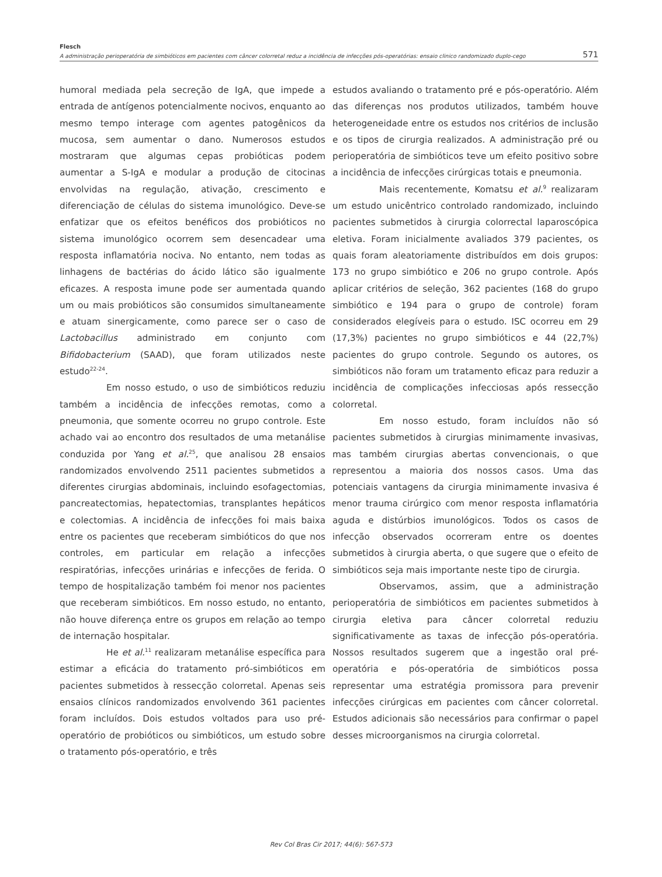Flesch
A administração perioperatória de simbióticos em pacientes com câncer colorretal reduz a incidência de infecções pós-operatórias: ensaio clinico randomizado duplo-cego 571
humoral mediada pela secreção de IgA, que impede a entrada de antígenos potencialmente nocivos, enquanto ao mesmo tempo interage com agentes patogênicos da mucosa, sem aumentar o dano. Numerosos estudos mostraram que algumas cepas probióticas podem aumentar a S-IgA e modular a produção de citocinas envolvidas na regulação, ativação, crescimento e diferenciação de células do sistema imunológico. Deve-se enfatizar que os efeitos benéficos dos probióticos no sistema imunológico ocorrem sem desencadear uma resposta inflamatória nociva. No entanto, nem todas as linhagens de bactérias do ácido lático são igualmente eficazes. A resposta imune pode ser aumentada quando um ou mais probióticos são consumidos simultaneamente e atuam sinergicamente, como parece ser o caso de Lactobacillus administrado em conjunto com Bifidobacterium (SAAD), que foram utilizados neste estudo<sup>22-24</sup>.
Em nosso estudo, o uso de simbióticos reduziu também a incidência de infecções remotas, como a pneumonia, que somente ocorreu no grupo controle. Este achado vai ao encontro dos resultados de uma metanálise conduzida por Yang et al.<sup>25</sup>, que analisou 28 ensaios randomizados envolvendo 2511 pacientes submetidos a diferentes cirurgias abdominais, incluindo esofagectomias, pancreatectomias, hepatectomias, transplantes hepáticos e colectomias. A incidência de infecções foi mais baixa entre os pacientes que receberam simbióticos do que nos controles, em particular em relação a infecções respiratórias, infecções urinárias e infecções de ferida. O tempo de hospitalização também foi menor nos pacientes que receberam simbióticos. Em nosso estudo, no entanto, não houve diferença entre os grupos em relação ao tempo de internação hospitalar.
He et al.<sup>11</sup> realizaram metanálise específica para estimar a eficácia do tratamento pró-simbióticos em pacientes submetidos à ressecção colorretal. Apenas seis ensaios clínicos randomizados envolvendo 361 pacientes foram incluídos. Dois estudos voltados para uso pré-operatório de probióticos ou simbióticos, um estudo sobre o tratamento pós-operatório, e três
estudos avaliando o tratamento pré e pós-operatório. Além das diferenças nos produtos utilizados, também houve heterogeneidade entre os estudos nos critérios de inclusão e os tipos de cirurgia realizados. A administração pré ou perioperatória de simbióticos teve um efeito positivo sobre a incidência de infecções cirúrgicas totais e pneumonia.
Mais recentemente, Komatsu et al.<sup>9</sup> realizaram um estudo unicêntrico controlado randomizado, incluindo pacientes submetidos à cirurgia colorrectal laparoscópica eletiva. Foram inicialmente avaliados 379 pacientes, os quais foram aleatoriamente distribuídos em dois grupos: 173 no grupo simbiótico e 206 no grupo controle. Após aplicar critérios de seleção, 362 pacientes (168 do grupo simbiótico e 194 para o grupo de controle) foram considerados elegíveis para o estudo. ISC ocorreu em 29 (17,3%) pacientes no grupo simbióticos e 44 (22,7%) pacientes do grupo controle. Segundo os autores, os simbióticos não foram um tratamento eficaz para reduzir a incidência de complicações infecciosas após ressecção colorretal.
Em nosso estudo, foram incluídos não só pacientes submetidos à cirurgias minimamente invasivas, mas também cirurgias abertas convencionais, o que representou a maioria dos nossos casos. Uma das potenciais vantagens da cirurgia minimamente invasiva é menor trauma cirúrgico com menor resposta inflamatória aguda e distúrbios imunológicos. Todos os casos de infecção observados ocorreram entre os doentes submetidos à cirurgia aberta, o que sugere que o efeito de simbióticos seja mais importante neste tipo de cirurgia.
Observamos, assim, que a administração perioperatória de simbióticos em pacientes submetidos à cirurgia eletiva para câncer colorretal reduziu significativamente as taxas de infecção pós-operatória. Nossos resultados sugerem que a ingestão oral pré-operatória e pós-operatória de simbióticos possa representar uma estratégia promissora para prevenir infecções cirúrgicas em pacientes com câncer colorretal. Estudos adicionais são necessários para confirmar o papel desses microorganismos na cirurgia colorretal.
Rev Col Bras Cir 2017; 44(6): 567-573